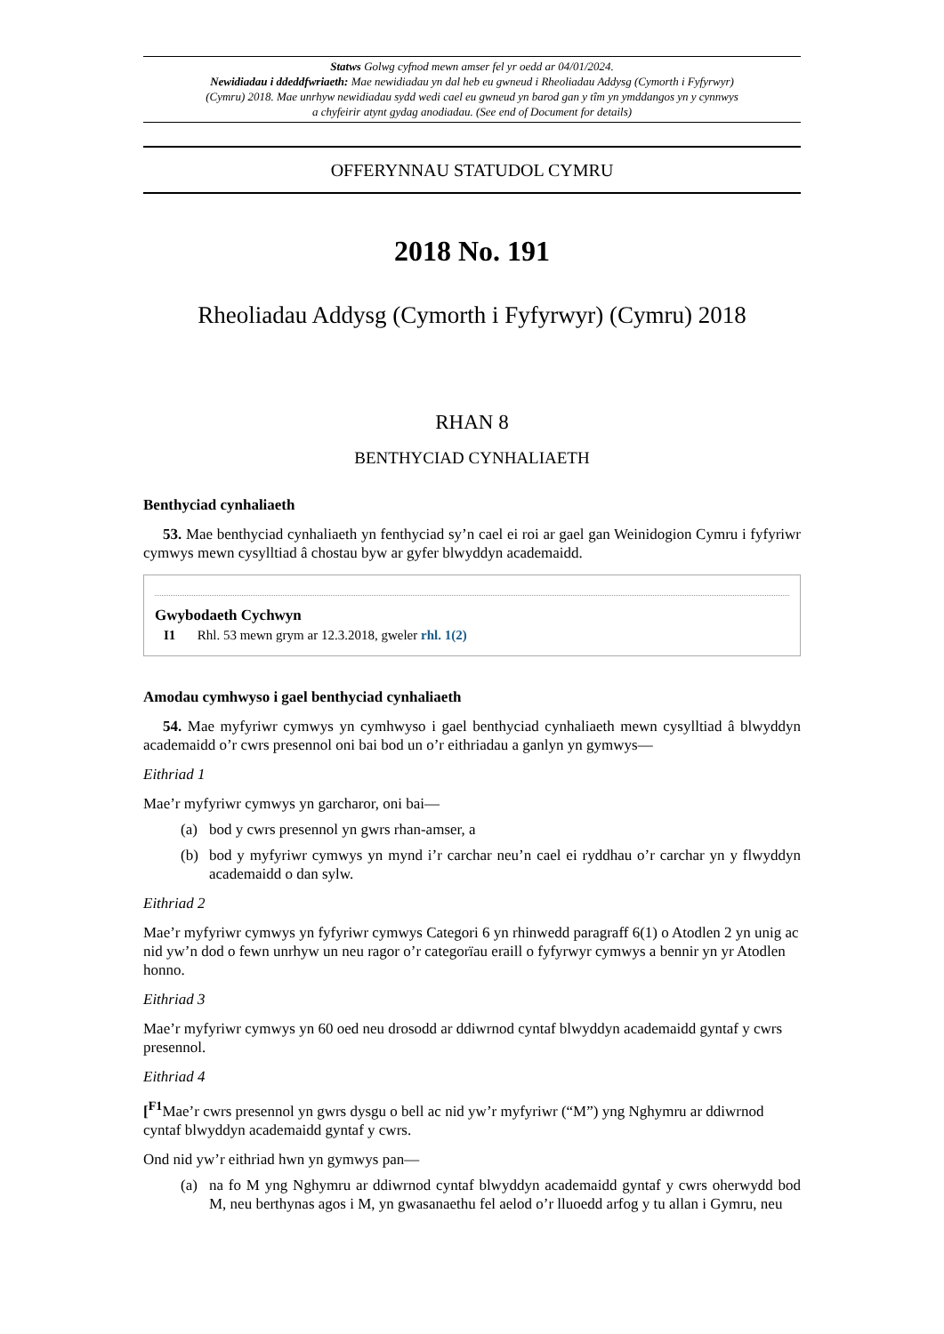Statws Golwg cyfnod mewn amser fel yr oedd ar 04/01/2024.
Newidiadau i ddeddfwriaeth: Mae newidiadau yn dal heb eu gwneud i Rheoliadau Addysg (Cymorth i Fyfyrwyr) (Cymru) 2018. Mae unrhyw newidiadau sydd wedi cael eu gwneud yn barod gan y tîm yn ymddangos yn y cynnwys a chyfeirir atynt gydag anodiadau. (See end of Document for details)
OFFERYNNAU STATUDOL CYMRU
2018 No. 191
Rheoliadau Addysg (Cymorth i Fyfyrwyr) (Cymru) 2018
RHAN 8
BENTHYCIAD CYNHALIAETH
Benthyciad cynhaliaeth
53. Mae benthyciad cynhaliaeth yn fenthyciad sy’n cael ei roi ar gael gan Weinidogion Cymru i fyfyriwr cymwys mewn cysylltiad â chostau byw ar gyfer blwyddyn academaidd.
Gwybodaeth Cychwyn
I1 Rhl. 53 mewn grym ar 12.3.2018, gweler rhl. 1(2)
Amodau cymhwyso i gael benthyciad cynhaliaeth
54. Mae myfyriwr cymwys yn cymhwyso i gael benthyciad cynhaliaeth mewn cysylltiad â blwyddyn academaidd o’r cwrs presennol oni bai bod un o’r eithriadau a ganlyn yn gymwys—
Eithriad 1
Mae’r myfyriwr cymwys yn garcharor, oni bai—
(a) bod y cwrs presennol yn gwrs rhan-amser, a
(b) bod y myfyriwr cymwys yn mynd i’r carchar neu’n cael ei ryddhau o’r carchar yn y flwyddyn academaidd o dan sylw.
Eithriad 2
Mae’r myfyriwr cymwys yn fyfyriwr cymwys Categori 6 yn rhinwedd paragraff 6(1) o Atodlen 2 yn unig ac nid yw’n dod o fewn unrhyw un neu ragor o’r categorïau eraill o fyfyrwyr cymwys a bennir yn yr Atodlen honno.
Eithriad 3
Mae’r myfyriwr cymwys yn 60 oed neu drosodd ar ddiwrnod cyntaf blwyddyn academaidd gyntaf y cwrs presennol.
Eithriad 4
[<sup>F1</sup> Mae’r cwrs presennol yn gwrs dysgu o bell ac nid yw’r myfyriwr (“M”) yng Nghymru ar ddiwrnod cyntaf blwyddyn academaidd gyntaf y cwrs.
Ond nid yw’r eithriad hwn yn gymwys pan—
(a) na fo M yng Nghymru ar ddiwrnod cyntaf blwyddyn academaidd gyntaf y cwrs oherwydd bod M, neu berthynas agos i M, yn gwasanaethu fel aelod o’r lluoedd arfog y tu allan i Gymru, neu